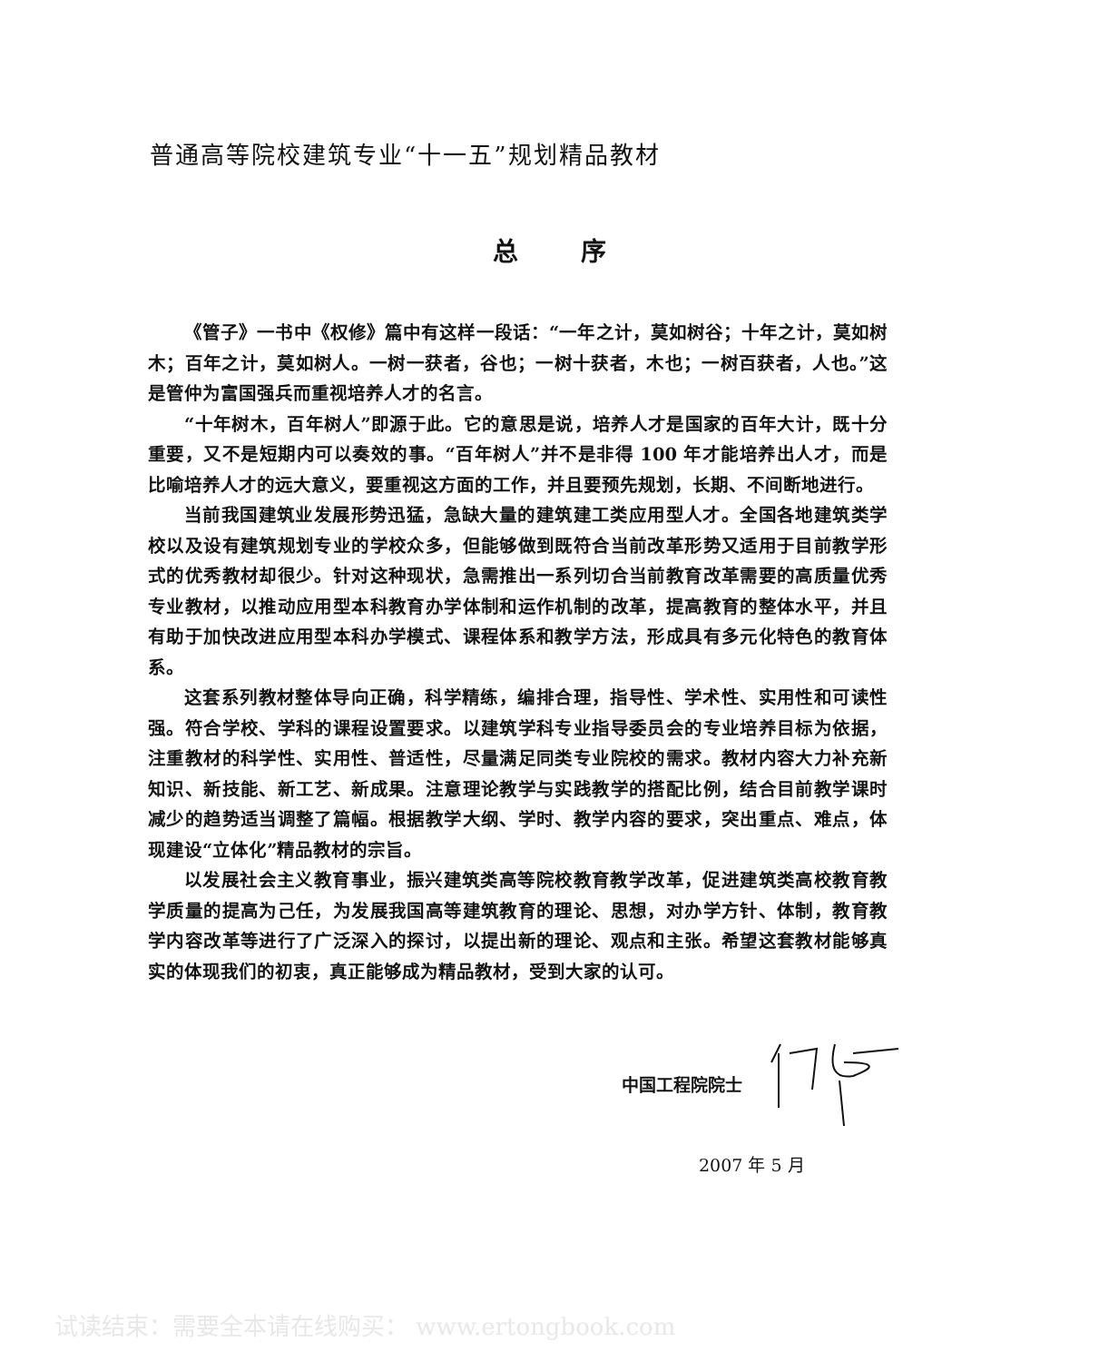普通高等院校建筑专业“十一五”规划精品教材
总 序
《管子》一书中《权修》篇中有这样一段话：“一年之计，莫如树谷；十年之计，莫如树木；百年之计，莫如树人。一树一获者，谷也；一树十获者，木也；一树百获者，人也。”这是管仲为富国强兵而重视培养人才的名言。
“十年树木，百年树人”即源于此。它的意思是说，培养人才是国家的百年大计，既十分重要，又不是短期内可以奏效的事。“百年树人”并不是非得 100 年才能培养出人才，而是比喻培养人才的远大意义，要重视这方面的工作，并且要预先规划，长期、不间断地进行。
当前我国建筑业发展形势迅猛，急缺大量的建筑建工类应用型人才。全国各地建筑类学校以及设有建筑规划专业的学校众多，但能够做到既符合当前改革形势又适用于目前教学形式的优秀教材却很少。针对这种现状，急需推出一系列切合当前教育改革需要的高质量优秀专业教材，以推动应用型本科教育办学体制和运作机制的改革，提高教育的整体水平，并且有助于加快改进应用型本科办学模式、课程体系和教学方法，形成具有多元化特色的教育体系。
这套系列教材整体导向正确，科学精练，编排合理，指导性、学术性、实用性和可读性强。符合学校、学科的课程设置要求。以建筑学科专业指导委员会的专业培养目标为依据，注重教材的科学性、实用性、普适性，尽量满足同类专业院校的需求。教材内容大力补充新知识、新技能、新工艺、新成果。注意理论教学与实践教学的搭配比例，结合目前教学课时减少的趋势适当调整了篇幅。根据教学大纲、学时、教学内容的要求，突出重点、难点，体现建设“立体化”精品教材的宗旨。
以发展社会主义教育事业，振兴建筑类高等院校教育教学改革，促进建筑类高校教育教学质量的提高为己任，为发展我国高等建筑教育的理论、思想，对办学方针、体制，教育教学内容改革等进行了广泛深入的探讨，以提出新的理论、观点和主张。希望这套教材能够真实的体现我们的初衷，真正能够成为精品教材，受到大家的认可。
中国工程院院士
2007 年 5 月
试读结束：需要全本请在线购买： www.ertongbook.com